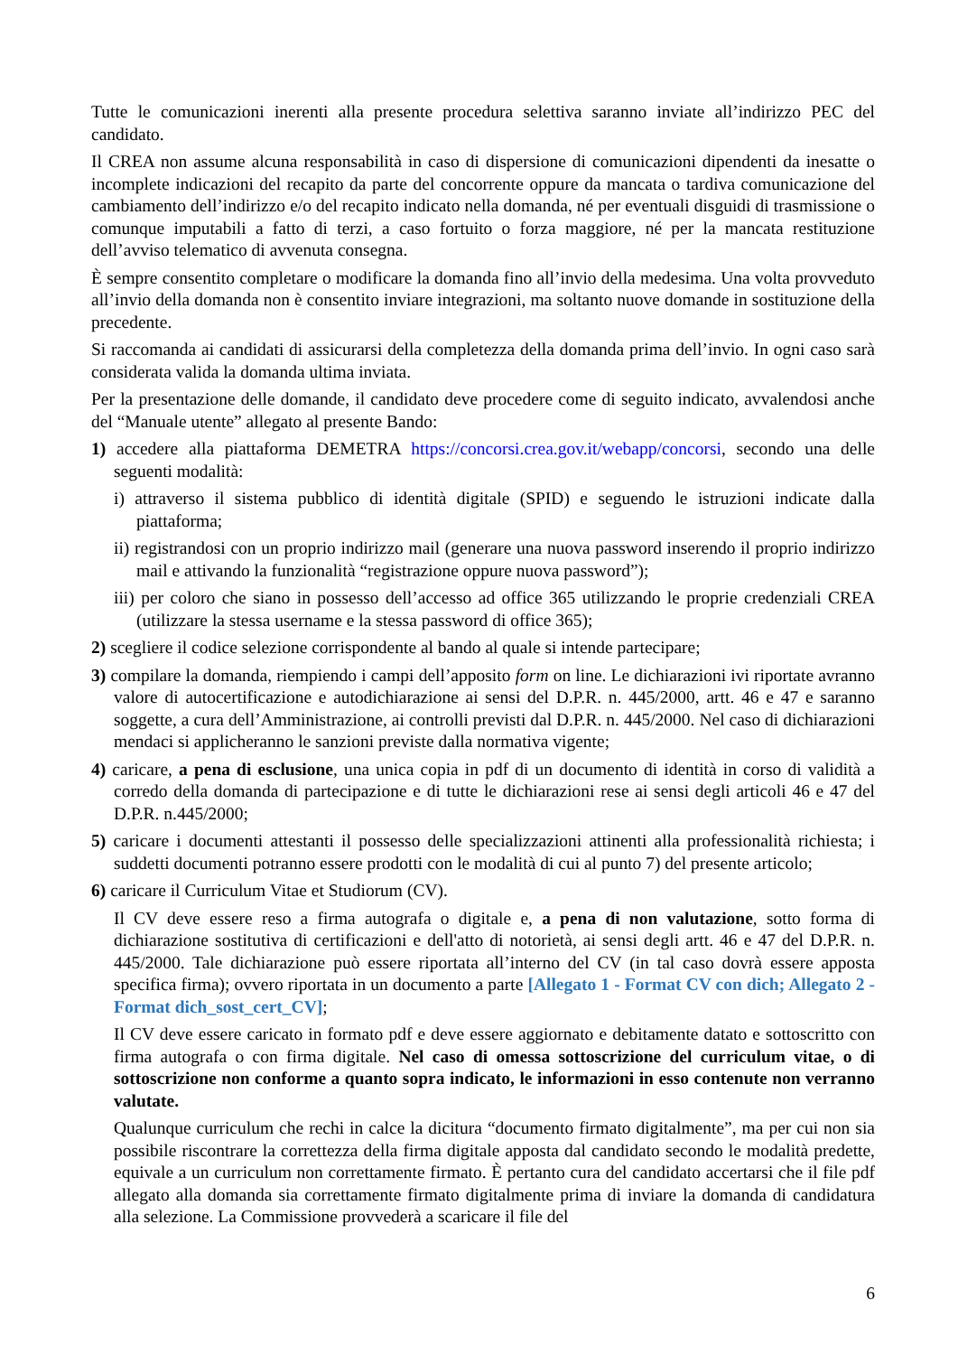Tutte le comunicazioni inerenti alla presente procedura selettiva saranno inviate all’indirizzo PEC del candidato.
Il CREA non assume alcuna responsabilità in caso di dispersione di comunicazioni dipendenti da inesatte o incomplete indicazioni del recapito da parte del concorrente oppure da mancata o tardiva comunicazione del cambiamento dell’indirizzo e/o del recapito indicato nella domanda, né per eventuali disguidi di trasmissione o comunque imputabili a fatto di terzi, a caso fortuito o forza maggiore, né per la mancata restituzione dell’avviso telematico di avvenuta consegna.
È sempre consentito completare o modificare la domanda fino all’invio della medesima. Una volta provveduto all’invio della domanda non è consentito inviare integrazioni, ma soltanto nuove domande in sostituzione della precedente.
Si raccomanda ai candidati di assicurarsi della completezza della domanda prima dell’invio. In ogni caso sarà considerata valida la domanda ultima inviata.
Per la presentazione delle domande, il candidato deve procedere come di seguito indicato, avvalendosi anche del “Manuale utente” allegato al presente Bando:
1) accedere alla piattaforma DEMETRA https://concorsi.crea.gov.it/webapp/concorsi, secondo una delle seguenti modalità:
i) attraverso il sistema pubblico di identità digitale (SPID) e seguendo le istruzioni indicate dalla piattaforma;
ii) registrandosi con un proprio indirizzo mail (generare una nuova password inserendo il proprio indirizzo mail e attivando la funzionalità “registrazione oppure nuova password”);
iii) per coloro che siano in possesso dell’accesso ad office 365 utilizzando le proprie credenziali CREA (utilizzare la stessa username e la stessa password di office 365);
2) scegliere il codice selezione corrispondente al bando al quale si intende partecipare;
3) compilare la domanda, riempiendo i campi dell’apposito form on line. Le dichiarazioni ivi riportate avranno valore di autocertificazione e autodichiarazione ai sensi del D.P.R. n. 445/2000, artt. 46 e 47 e saranno soggette, a cura dell’Amministrazione, ai controlli previsti dal D.P.R. n. 445/2000. Nel caso di dichiarazioni mendaci si applicheranno le sanzioni previste dalla normativa vigente;
4) caricare, a pena di esclusione, una unica copia in pdf di un documento di identità in corso di validità a corredo della domanda di partecipazione e di tutte le dichiarazioni rese ai sensi degli articoli 46 e 47 del D.P.R. n.445/2000;
5) caricare i documenti attestanti il possesso delle specializzazioni attinenti alla professionalità richiesta; i suddetti documenti potranno essere prodotti con le modalità di cui al punto 7) del presente articolo;
6) caricare il Curriculum Vitae et Studiorum (CV).
Il CV deve essere reso a firma autografa o digitale e, a pena di non valutazione, sotto forma di dichiarazione sostitutiva di certificazioni e dell'atto di notorietà, ai sensi degli artt. 46 e 47 del D.P.R. n. 445/2000. Tale dichiarazione può essere riportata all’interno del CV (in tal caso dovrà essere apposta specifica firma); ovvero riportata in un documento a parte [Allegato 1 - Format CV con dich; Allegato 2 - Format dich_sost_cert_CV];
Il CV deve essere caricato in formato pdf e deve essere aggiornato e debitamente datato e sottoscritto con firma autografa o con firma digitale. Nel caso di omessa sottoscrizione del curriculum vitae, o di sottoscrizione non conforme a quanto sopra indicato, le informazioni in esso contenute non verranno valutate.
Qualunque curriculum che rechi in calce la dicitura “documento firmato digitalmente”, ma per cui non sia possibile riscontrare la correttezza della firma digitale apposta dal candidato secondo le modalità predette, equivale a un curriculum non correttamente firmato. È pertanto cura del candidato accertarsi che il file pdf allegato alla domanda sia correttamente firmato digitalmente prima di inviare la domanda di candidatura alla selezione. La Commissione provvederà a scaricare il file del
6